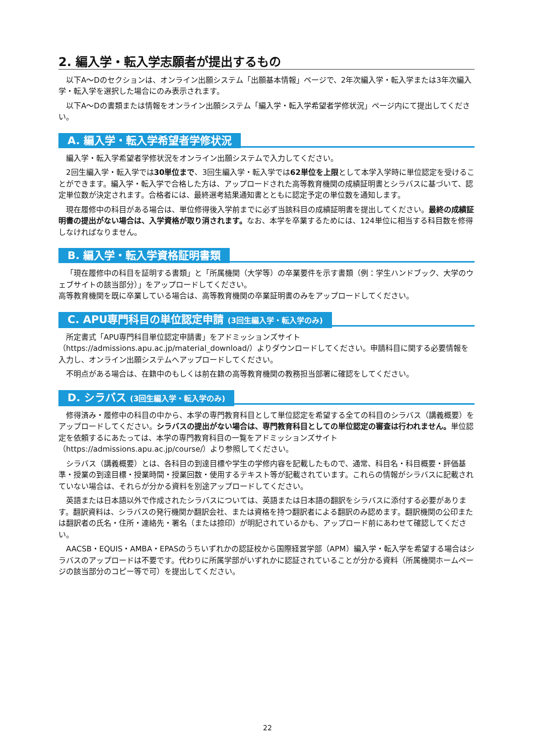2. 編入学・転入学志願者が提出するもの
以下A～Dのセクションは、オンライン出願システム「出願基本情報」ページで、2年次編入学・転入学または3年次編入学・転入学を選択した場合にのみ表示されます。
以下A～Dの書類または情報をオンライン出願システム「編入学・転入学希望者学修状況」ページ内にて提出してください。
A. 編入学・転入学希望者学修状況
編入学・転入学希望者学修状況をオンライン出願システムで入力してください。
2回生編入学・転入学では30単位まで、3回生編入学・転入学では62単位を上限として本学入学時に単位認定を受けることができます。編入学・転入学で合格した方は、アップロードされた高等教育機関の成績証明書とシラバスに基づいて、認定単位数が決定されます。合格者には、最終選考結果通知書とともに認定予定の単位数を通知します。
現在履修中の科目がある場合は、単位修得後入学前までに必ず当該科目の成績証明書を提出してください。最終の成績証明書の提出がない場合は、入学資格が取り消されます。なお、本学を卒業するためには、124単位に相当する科目数を修得しなければなりません。
B. 編入学・転入学資格証明書類
「現在履修中の科目を証明する書類」と「所属機関（大学等）の卒業要件を示す書類（例：学生ハンドブック、大学のウェブサイトの該当部分）」をアップロードしてください。
高等教育機関を既に卒業している場合は、高等教育機関の卒業証明書のみをアップロードしてください。
C. APU専門科目の単位認定申請 (3回生編入学・転入学のみ)
所定書式「APU専門科目単位認定申請書」をアドミッションズサイト（https://admissions.apu.ac.jp/material_download/）よりダウンロードしてください。申請科目に関する必要情報を入力し、オンライン出願システムへアップロードしてください。
不明点がある場合は、在籍中のもしくは前在籍の高等教育機関の教務担当部署に確認をしてください。
D. シラバス (3回生編入学・転入学のみ)
修得済み・履修中の科目の中から、本学の専門教育科目として単位認定を希望する全ての科目のシラバス（講義概要）をアップロードしてください。シラバスの提出がない場合は、専門教育科目としての単位認定の審査は行われません。単位認定を依頼するにあたっては、本学の専門教育科目の一覧をアドミッションズサイト（https://admissions.apu.ac.jp/course/）より参照してください。
シラバス（講義概要）とは、各科目の到達目標や学生の学修内容を記載したもので、通常、科目名・科目概要・評価基準・授業の到達目標・授業時間・授業回数・使用するテキスト等が記載されています。これらの情報がシラバスに記載されていない場合は、それらが分かる資料を別途アップロードしてください。
英語または日本語以外で作成されたシラバスについては、英語または日本語の翻訳をシラバスに添付する必要があります。翻訳資料は、シラバスの発行機関か翻訳会社、または資格を持つ翻訳者による翻訳のみ認めます。翻訳機関の公印または翻訳者の氏名・住所・連絡先・署名（または捺印）が明記されているかも、アップロード前にあわせて確認してください。
AACSB・EQUIS・AMBA・EPASのうちいずれかの認証校から国際経営学部（APM）編入学・転入学を希望する場合はシラバスのアップロードは不要です。代わりに所属学部がいずれかに認証されていることが分かる資料（所属機関ホームページの該当部分のコピー等で可）を提出してください。
22